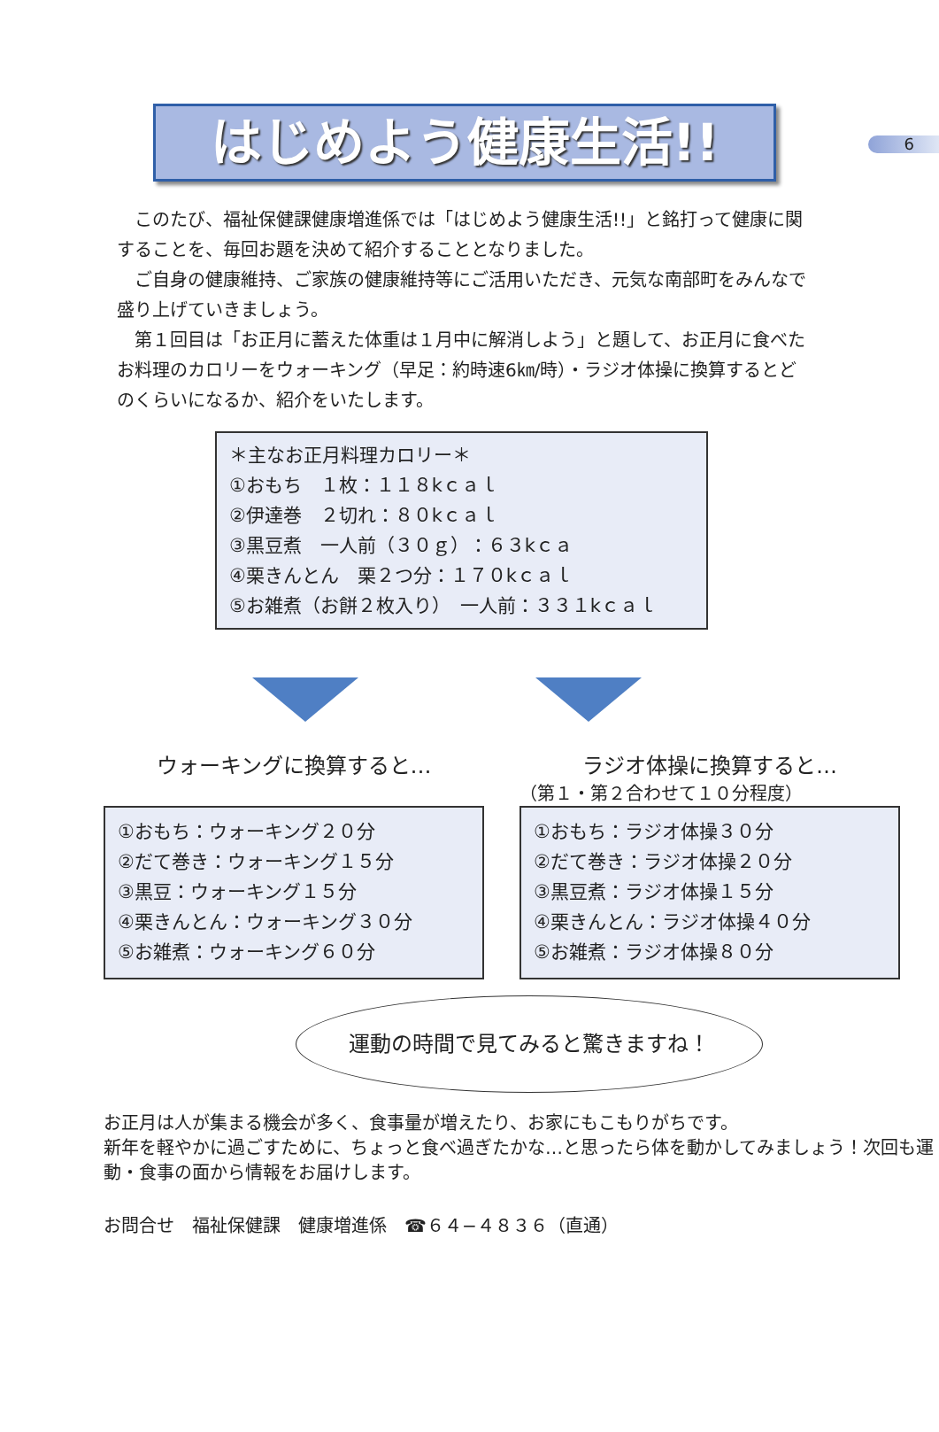6
はじめよう健康生活!!
このたび、福祉保健課健康増進係では「はじめよう健康生活!!」と銘打って健康に関することを、毎回お題を決めて紹介することとなりました。
ご自身の健康維持、ご家族の健康維持等にご活用いただき、元気な南部町をみんなで盛り上げていきましょう。
第１回目は「お正月に蓄えた体重は１月中に解消しよう」と題して、お正月に食べたお料理のカロリーをウォーキング（早足：約時速6㎞/時）・ラジオ体操に換算するとどのくらいになるか、紹介をいたします。
＊主なお正月料理カロリー＊
①おもち　１枚：１１８kｃａｌ
②伊達巻　２切れ：８０kｃａｌ
③黒豆煮　一人前（３０ｇ）：６３kｃａ
④栗きんとん　栗２つ分：１７０kｃａｌ
⑤お雑煮（お餅２枚入り）　一人前：３３１kｃａｌ
ウォーキングに換算すると…
①おもち：ウォーキング２０分
②だて巻き：ウォーキング１５分
③黒豆：ウォーキング１５分
④栗きんとん：ウォーキング３０分
⑤お雑煮：ウォーキング６０分
ラジオ体操に換算すると…
（第１・第２合わせて１０分程度）
①おもち：ラジオ体操３０分
②だて巻き：ラジオ体操２０分
③黒豆煮：ラジオ体操１５分
④栗きんとん：ラジオ体操４０分
⑤お雑煮：ラジオ体操８０分
運動の時間で見てみると驚きますね！
お正月は人が集まる機会が多く、食事量が増えたり、お家にもこもりがちです。
新年を軽やかに過ごすために、ちょっと食べ過ぎたかな…と思ったら体を動かしてみましょう！次回も運動・食事の面から情報をお届けします。
お問合せ　福祉保健課　健康増進係　☎６４−４８３６（直通）